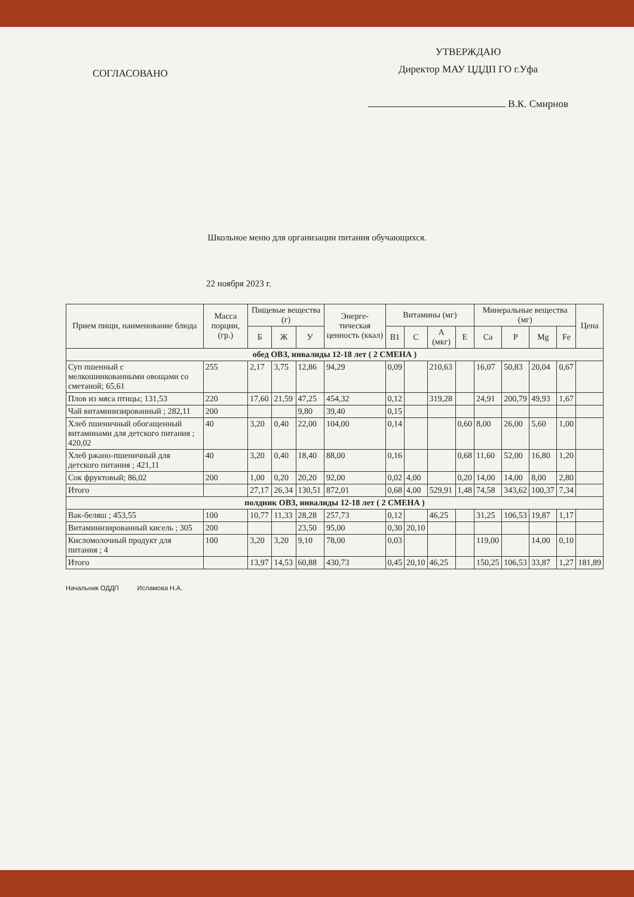СОГЛАСОВАНО
УТВЕРЖДАЮ
Директор МАУ ЦДДП ГО г.Уфа
В.К. Смирнов
Школьное меню для организации питания обучающихся.
22 ноября 2023 г.
| Прием пищи, наименование блюда | Масса порции, (гр.) | Пищевые вещества (г) | | | Энерге-тическая ценность (ккал) | Витамины (мг) | | | | Минеральные вещества (мг) | | | | Цена |
| --- | --- | --- | --- | --- | --- | --- | --- | --- | --- | --- | --- | --- | --- | --- |
| | | Б | Ж | У | | B1 | C | A (мкг) | E | Ca | P | Mg | Fe | |
| обед ОВЗ, инвалиды 12-18 лет ( 2 СМЕНА ) | | | | | | | | | | | | | | |
| Суп пшенный с мелкошинкованными овощами со сметаной; 65,61 | 255 | 2,17 | 3,75 | 12,86 | 94,29 | 0,09 | | 210,63 | | 16,07 | 50,83 | 20,04 | 0,67 | |
| Плов из мяса птицы; 131,53 | 220 | 17,60 | 21,59 | 47,25 | 454,32 | 0,12 | | 319,28 | | 24,91 | 200,79 | 49,93 | 1,67 | |
| Чай витаминизированный ; 282,11 | 200 | | | 9,80 | 39,40 | 0,15 | | | | | | | | |
| Хлеб пшеничный обогащенный витаминами для детского питания ; 420,02 | 40 | 3,20 | 0,40 | 22,00 | 104,00 | 0,14 | | | 0,60 | 8,00 | 26,00 | 5,60 | 1,00 | |
| Хлеб ржано-пшеничный для детского питания ; 421,11 | 40 | 3,20 | 0,40 | 18,40 | 88,00 | 0,16 | | | 0,68 | 11,60 | 52,00 | 16,80 | 1,20 | |
| Сок фруктовый; 86,02 | 200 | 1,00 | 0,20 | 20,20 | 92,00 | 0,02 | 4,00 | | 0,20 | 14,00 | 14,00 | 8,00 | 2,80 | |
| Итого | | 27,17 | 26,34 | 130,51 | 872,01 | 0,68 | 4,00 | 529,91 | 1,48 | 74,58 | 343,62 | 100,37 | 7,34 | |
| полдник ОВЗ, инвалиды 12-18 лет ( 2 СМЕНА ) | | | | | | | | | | | | | | |
| Вак-беляш ; 453,55 | 100 | 10,77 | 11,33 | 28,28 | 257,73 | 0,12 | | 46,25 | | 31,25 | 106,53 | 19,87 | 1,17 | |
| Витаминизированный кисель ; 305 | 200 | | | 23,50 | 95,00 | 0,30 | 20,10 | | | | | | | |
| Кисломолочный продукт для питания ; 4 | 100 | 3,20 | 3,20 | 9,10 | 78,00 | 0,03 | | | | 119,00 | | 14,00 | 0,10 | |
| Итого | | 13,97 | 14,53 | 60,88 | 430,73 | 0,45 | 20,10 | 46,25 | | 150,25 | 106,53 | 33,87 | 1,27 | 181,89 |
Начальник ОДДП Исламова Н.А.